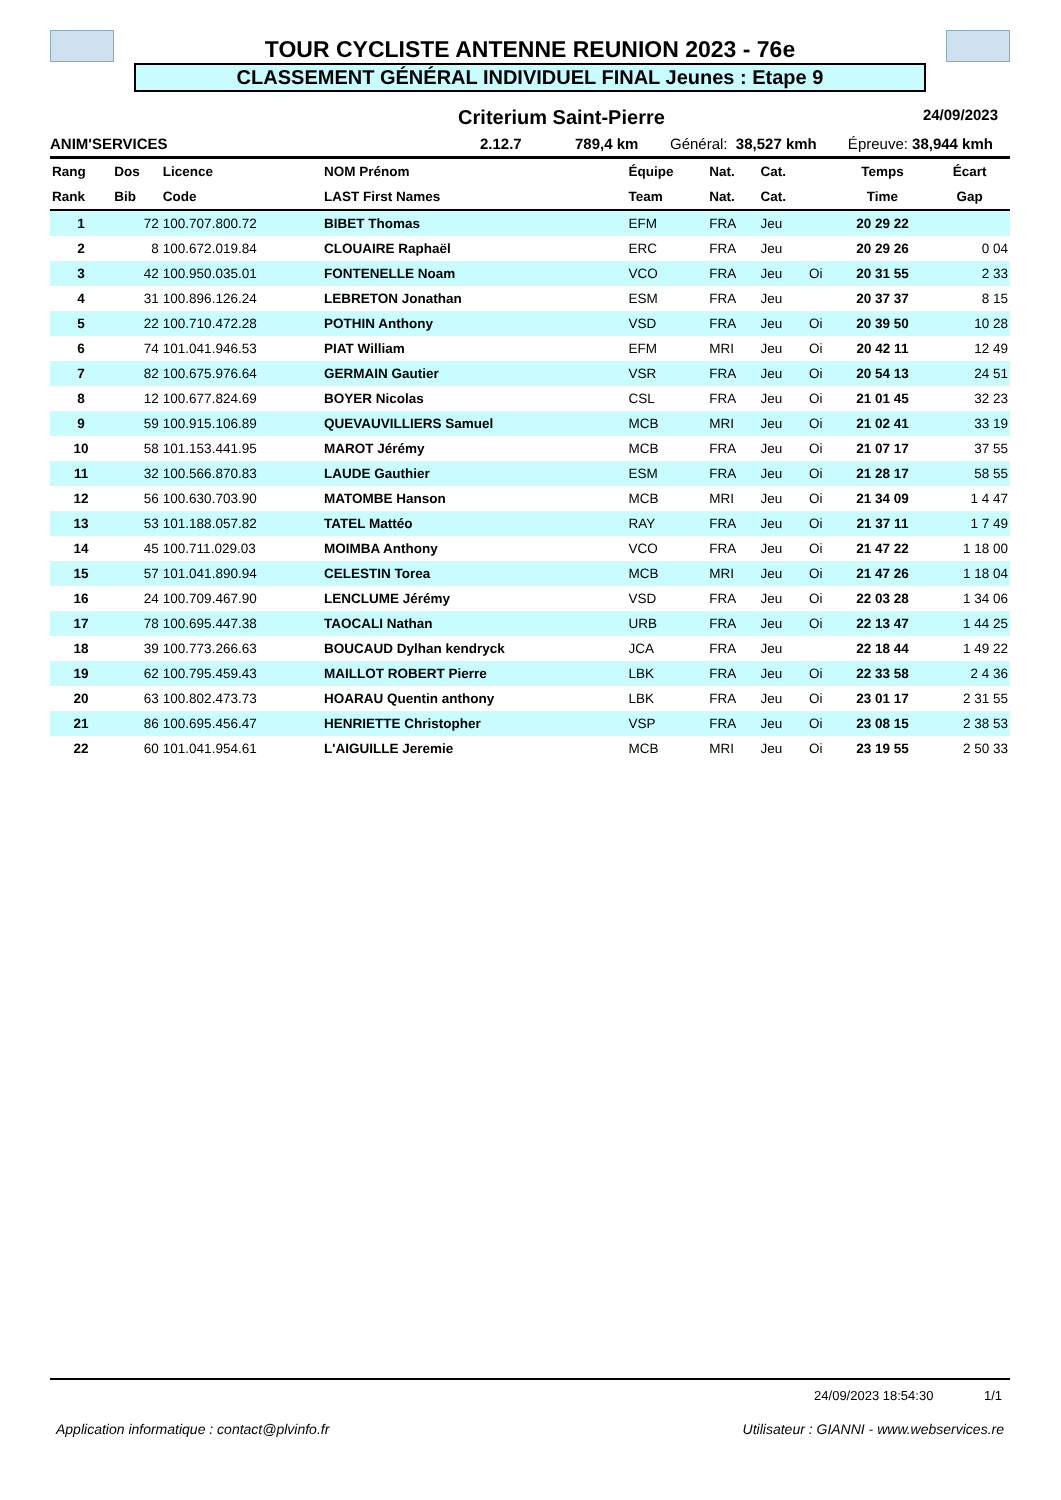TOUR CYCLISTE ANTENNE REUNION 2023 - 76e
CLASSEMENT GÉNÉRAL INDIVIDUEL FINAL Jeunes : Etape 9
Criterium Saint-Pierre 24/09/2023
ANIM'SERVICES 2.12.7 789,4 km Général: 38,527 kmh Épreuve: 38,944 kmh
| Rang | Dos | Licence | NOM Prénom | Équipe | Nat. | Cat. | | Temps | Écart |
| --- | --- | --- | --- | --- | --- | --- | --- | --- | --- |
| Rank | Bib | Code | LAST First Names | Team | Nat. | Cat. | | Time | Gap |
| 1 | 72 | 100.707.800.72 | BIBET Thomas | EFM | FRA | Jeu | | 20 29 22 | |
| 2 | 8 | 100.672.019.84 | CLOUAIRE Raphaël | ERC | FRA | Jeu | | 20 29 26 | 0 04 |
| 3 | 42 | 100.950.035.01 | FONTENELLE Noam | VCO | FRA | Jeu | Oi | 20 31 55 | 2 33 |
| 4 | 31 | 100.896.126.24 | LEBRETON Jonathan | ESM | FRA | Jeu | | 20 37 37 | 8 15 |
| 5 | 22 | 100.710.472.28 | POTHIN Anthony | VSD | FRA | Jeu | Oi | 20 39 50 | 10 28 |
| 6 | 74 | 101.041.946.53 | PIAT William | EFM | MRI | Jeu | Oi | 20 42 11 | 12 49 |
| 7 | 82 | 100.675.976.64 | GERMAIN Gautier | VSR | FRA | Jeu | Oi | 20 54 13 | 24 51 |
| 8 | 12 | 100.677.824.69 | BOYER Nicolas | CSL | FRA | Jeu | Oi | 21 01 45 | 32 23 |
| 9 | 59 | 100.915.106.89 | QUEVAUVILLIERS Samuel | MCB | MRI | Jeu | Oi | 21 02 41 | 33 19 |
| 10 | 58 | 101.153.441.95 | MAROT Jérémy | MCB | FRA | Jeu | Oi | 21 07 17 | 37 55 |
| 11 | 32 | 100.566.870.83 | LAUDE Gauthier | ESM | FRA | Jeu | Oi | 21 28 17 | 58 55 |
| 12 | 56 | 100.630.703.90 | MATOMBE Hanson | MCB | MRI | Jeu | Oi | 21 34 09 | 1 4 47 |
| 13 | 53 | 101.188.057.82 | TATEL Mattéo | RAY | FRA | Jeu | Oi | 21 37 11 | 1 7 49 |
| 14 | 45 | 100.711.029.03 | MOIMBA Anthony | VCO | FRA | Jeu | Oi | 21 47 22 | 1 18 00 |
| 15 | 57 | 101.041.890.94 | CELESTIN Torea | MCB | MRI | Jeu | Oi | 21 47 26 | 1 18 04 |
| 16 | 24 | 100.709.467.90 | LENCLUME Jérémy | VSD | FRA | Jeu | Oi | 22 03 28 | 1 34 06 |
| 17 | 78 | 100.695.447.38 | TAOCALI Nathan | URB | FRA | Jeu | Oi | 22 13 47 | 1 44 25 |
| 18 | 39 | 100.773.266.63 | BOUCAUD Dylhan kendryck | JCA | FRA | Jeu | | 22 18 44 | 1 49 22 |
| 19 | 62 | 100.795.459.43 | MAILLOT ROBERT Pierre | LBK | FRA | Jeu | Oi | 22 33 58 | 2 4 36 |
| 20 | 63 | 100.802.473.73 | HOARAU Quentin anthony | LBK | FRA | Jeu | Oi | 23 01 17 | 2 31 55 |
| 21 | 86 | 100.695.456.47 | HENRIETTE Christopher | VSP | FRA | Jeu | Oi | 23 08 15 | 2 38 53 |
| 22 | 60 | 101.041.954.61 | L'AIGUILLE Jeremie | MCB | MRI | Jeu | Oi | 23 19 55 | 2 50 33 |
24/09/2023 18:54:30 1/1
Application informatique : contact@plvinfo.fr Utilisateur : GIANNI - www.webservices.re